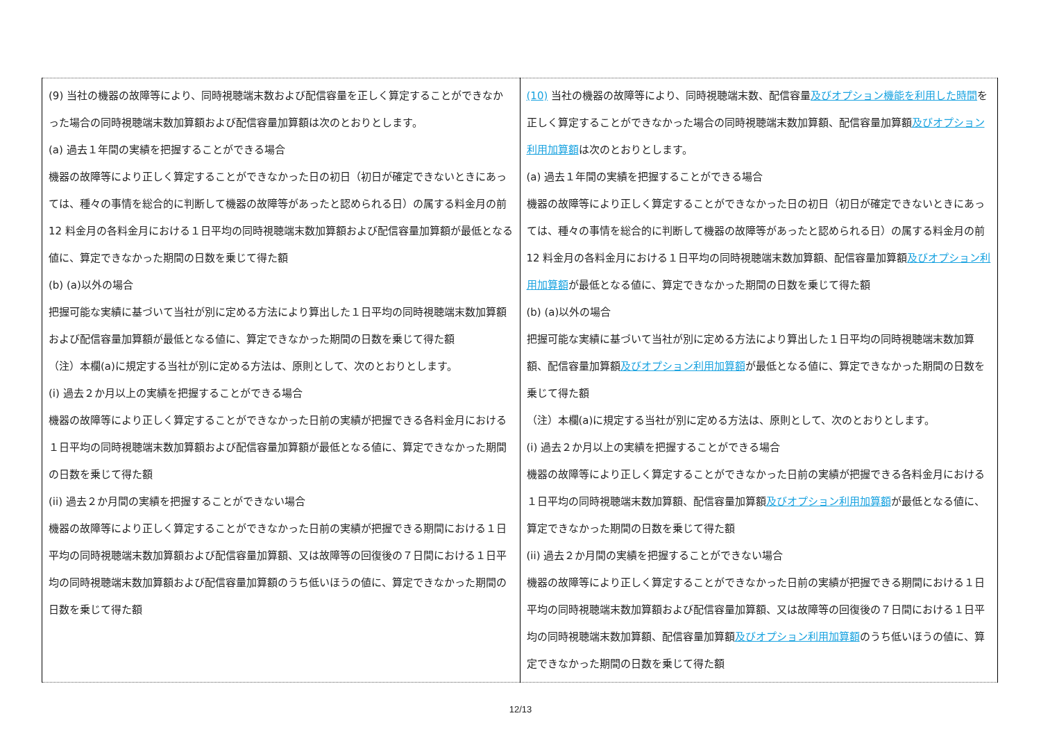| (9) 当社の機器の故障等により、同時視聴端末数および配信容量を正しく算定することができなかった場合の同時視聴端末数加算額および配信容量加算額は次のとおりとします。 (a) 過去１年間の実績を把握することができる場合 機器の故障等により正しく算定することができなかった日の初日（初日が確定できないときにあっては、種々の事情を総合的に判断して機器の故障等があったと認められる日）の属する料金月の前 12 料金月の各料金月における１日平均の同時視聴端末数加算額および配信容量加算額が最低となる値に、算定できなかった期間の日数を乗じて得た額 (b) (a)以外の場合 把握可能な実績に基づいて当社が別に定める方法により算出した１日平均の同時視聴端末数加算額および配信容量加算額が最低となる値に、算定できなかった期間の日数を乗じて得た額 （注）本欄(a)に規定する当社が別に定める方法は、原則として、次のとおりとします。 (i) 過去２か月以上の実績を把握することができる場合 機器の故障等により正しく算定することができなかった日前の実績が把握できる各料金月における１日平均の同時視聴端末数加算額および配信容量加算額が最低となる値に、算定できなかった期間の日数を乗じて得た額 (ii) 過去２か月間の実績を把握することができない場合 機器の故障等により正しく算定することができなかった日前の実績が把握できる期間における１日平均の同時視聴端末数加算額および配信容量加算額、又は故障等の回復後の７日間における１日平均の同時視聴端末数加算額および配信容量加算額のうち低いほうの値に、算定できなかった期間の日数を乗じて得た額 | (10) 当社の機器の故障等により、同時視聴端末数、配信容量 及びオプション機能を利用した時間 を正しく算定することができなかった場合の同時視聴端末数加算額、配信容量加算額 及びオプション利用加算額 は次のとおりとします。 (a) 過去１年間の実績を把握することができる場合 機器の故障等により正しく算定することができなかった日の初日（初日が確定できないときにあっては、種々の事情を総合的に判断して機器の故障等があったと認められる日）の属する料金月の前 12 料金月の各料金月における１日平均の同時視聴端末数加算額、配信容量加算額 及びオプション利用加算額 が最低となる値に、算定できなかった期間の日数を乗じて得た額 (b) (a)以外の場合 把握可能な実績に基づいて当社が別に定める方法により算出した１日平均の同時視聴端末数加算額、配信容量加算額 及びオプション利用加算額 が最低となる値に、算定できなかった期間の日数を乗じて得た額 （注）本欄(a)に規定する当社が別に定める方法は、原則として、次のとおりとします。 (i) 過去２か月以上の実績を把握することができる場合 機器の故障等により正しく算定することができなかった日前の実績が把握できる各料金月における１日平均の同時視聴端末数加算額、配信容量加算額 及びオプション利用加算額 が最低となる値に、算定できなかった期間の日数を乗じて得た額 (ii) 過去２か月間の実績を把握することができない場合 機器の故障等により正しく算定することができなかった日前の実績が把握できる期間における１日平均の同時視聴端末数加算額および配信容量加算額、又は故障等の回復後の７日間における１日平均の同時視聴端末数加算額、配信容量加算額 及びオプション利用加算額 のうち低いほうの値に、算定できなかった期間の日数を乗じて得た額 |
12/13